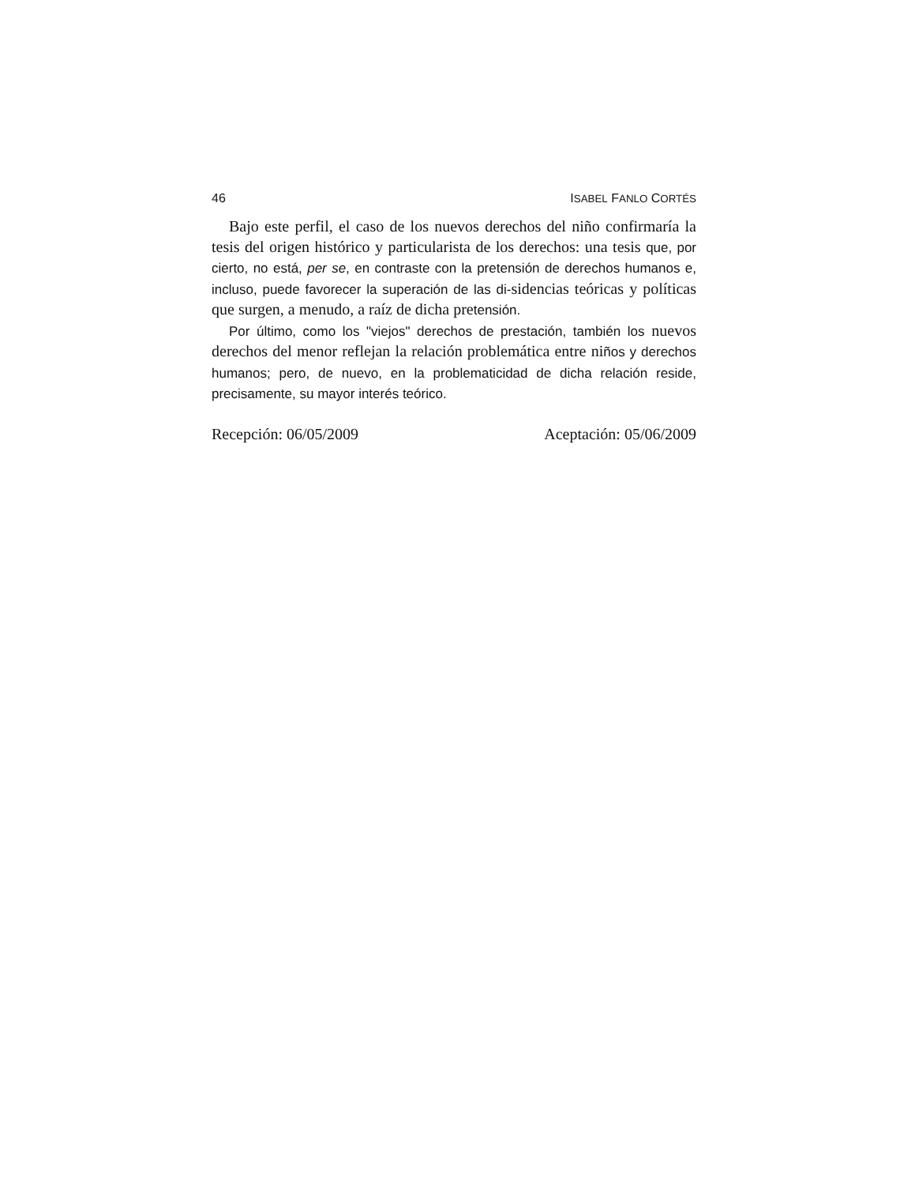46 ISABEL FANLO CORTÉS
Bajo este perfil, el caso de los nuevos derechos del niño confirmaría la tesis del origen histórico y particularista de los derechos: una tesis que, por cierto, no está, per se, en contraste con la pretensión de derechos humanos e, incluso, puede favorecer la superación de las di-sidencias teóricas y políticas que surgen, a menudo, a raíz de dicha pretensión.
Por último, como los "viejos" derechos de prestación, también los nuevos derechos del menor reflejan la relación problemática entre niños y derechos humanos; pero, de nuevo, en la problematicidad de dicha relación reside, precisamente, su mayor interés teórico.
Recepción: 06/05/2009 Aceptación: 05/06/2009